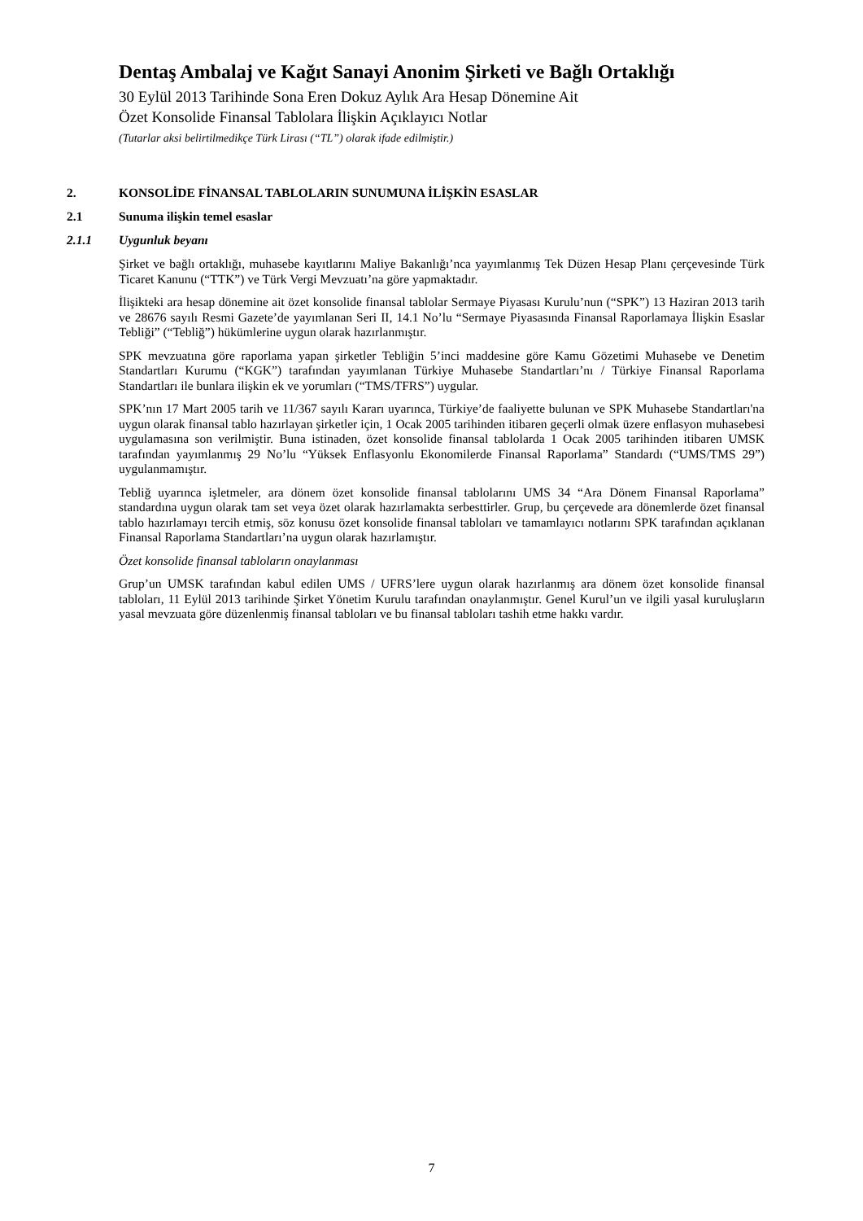Dentaş Ambalaj ve Kağıt Sanayi Anonim Şirketi ve Bağlı Ortaklığı
30 Eylül 2013 Tarihinde Sona Eren Dokuz Aylık Ara Hesap Dönemine Ait
Özet Konsolide Finansal Tablolara İlişkin Açıklayıcı Notlar
(Tutarlar aksi belirtilmedikçe Türk Lirası (“TL”) olarak ifade edilmiştir.)
2. KONSOLİDE FİNANSAL TABLOLARIN SUNUMUNA İLİŞKİN ESASLAR
2.1 Sunuma ilişkin temel esaslar
2.1.1 Uygunluk beyanı
Şirket ve bağlı ortaklığı, muhasebe kayıtlarını Maliye Bakanlığı’nca yayımlanmış Tek Düzen Hesap Planı çerçevesinde Türk Ticaret Kanunu (“TTK”) ve Türk Vergi Mevzuatı’na göre yapmaktadır.
İlişikteki ara hesap dönemine ait özet konsolide finansal tablolar Sermaye Piyasası Kurulu’nun (“SPK”) 13 Haziran 2013 tarih ve 28676 sayılı Resmi Gazete’de yayımlanan Seri II, 14.1 No’lu “Sermaye Piyasasında Finansal Raporlamaya İlişkin Esaslar Tebliği” (“Tebliğ”) hükümlerine uygun olarak hazırlanmıştır.
SPK mevzuatına göre raporlama yapan şirketler Tebliğin 5’inci maddesine göre Kamu Gözetimi Muhasebe ve Denetim Standartları Kurumu (“KGK”) tarafından yayımlanan Türkiye Muhasebe Standartları’nı / Türkiye Finansal Raporlama Standartları ile bunlara ilişkin ek ve yorumları (“TMS/TFRS”) uygular.
SPK’nın 17 Mart 2005 tarih ve 11/367 sayılı Kararı uyarınca, Türkiye’de faaliyette bulunan ve SPK Muhasebe Standartları'na uygun olarak finansal tablo hazırlayan şirketler için, 1 Ocak 2005 tarihinden itibaren geçerli olmak üzere enflasyon muhasebesi uygulamasına son verilmiştir. Buna istinaden, özet konsolide finansal tablolarda 1 Ocak 2005 tarihinden itibaren UMSK tarafından yayımlanmış 29 No’lu “Yüksek Enflasyonlu Ekonomilerde Finansal Raporlama” Standardı (“UMS/TMS 29”) uygulanmamıştır.
Tebliğ uyarınca işletmeler, ara dönem özet konsolide finansal tablolarını UMS 34 “Ara Dönem Finansal Raporlama” standardına uygun olarak tam set veya özet olarak hazırlamakta serbesttirler. Grup, bu çerçevede ara dönemlerde özet finansal tablo hazırlamayı tercih etmiş, söz konusu özet konsolide finansal tabloları ve tamamlayıcı notlarını SPK tarafından açıklanan Finansal Raporlama Standartları’na uygun olarak hazırlamıştır.
Özet konsolide finansal tabloların onaylanması
Grup’un UMSK tarafından kabul edilen UMS / UFRS’lere uygun olarak hazırlanmış ara dönem özet konsolide finansal tabloları, 11 Eylül 2013 tarihinde Şirket Yönetim Kurulu tarafından onaylanmıştır. Genel Kurul’un ve ilgili yasal kuruluşların yasal mevzuata göre düzenlenmiş finansal tabloları ve bu finansal tabloları tashih etme hakkı vardır.
7